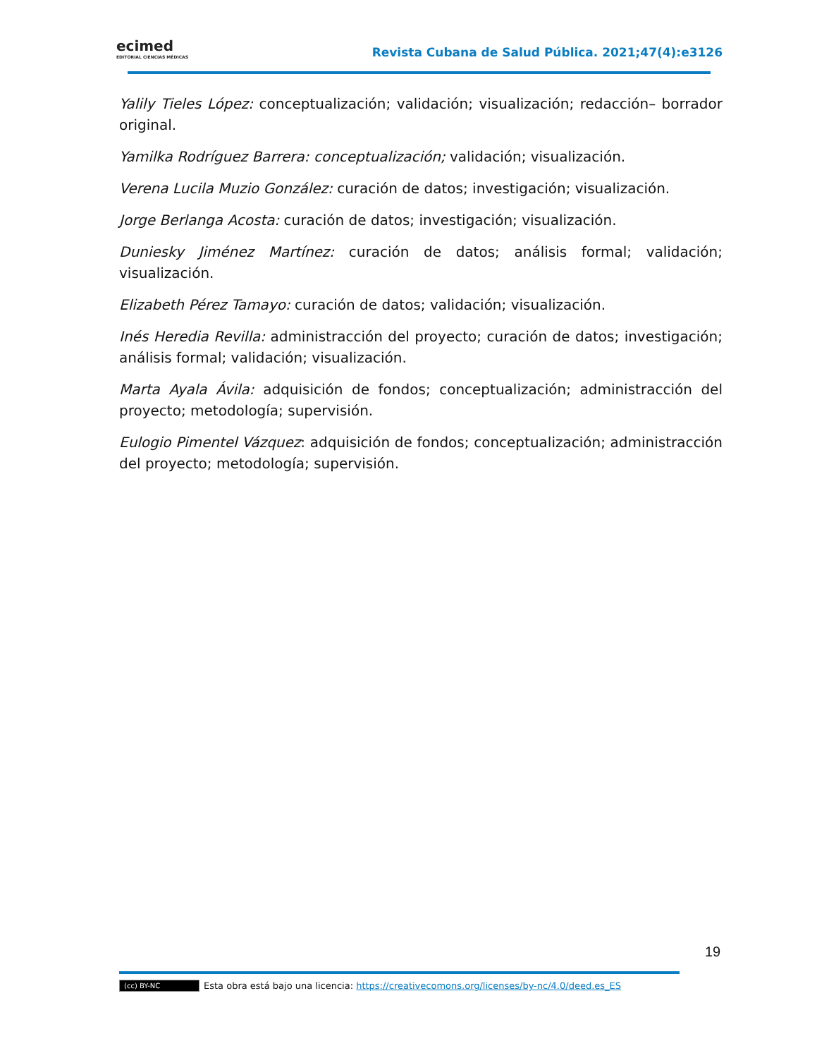ecimed
EDITORIAL CIENCIAS MÉDICAS
Revista Cubana de Salud Pública. 2021;47(4):e3126
Yalily Tieles López: conceptualización; validación; visualización; redacción– borrador original.
Yamilka Rodríguez Barrera: conceptualización; validación; visualización.
Verena Lucila Muzio González: curación de datos; investigación; visualización.
Jorge Berlanga Acosta: curación de datos; investigación; visualización.
Duniesky Jiménez Martínez: curación de datos; análisis formal; validación; visualización.
Elizabeth Pérez Tamayo: curación de datos; validación; visualización.
Inés Heredia Revilla: administracción del proyecto; curación de datos; investigación; análisis formal; validación; visualización.
Marta Ayala Ávila: adquisición de fondos; conceptualización; administracción del proyecto; metodología; supervisión.
Eulogio Pimentel Vázquez: adquisición de fondos; conceptualización; administracción del proyecto; metodología; supervisión.
19
(cc) BY-NC Esta obra está bajo una licencia: https://creativecomons.org/licenses/by-nc/4.0/deed.es_ES